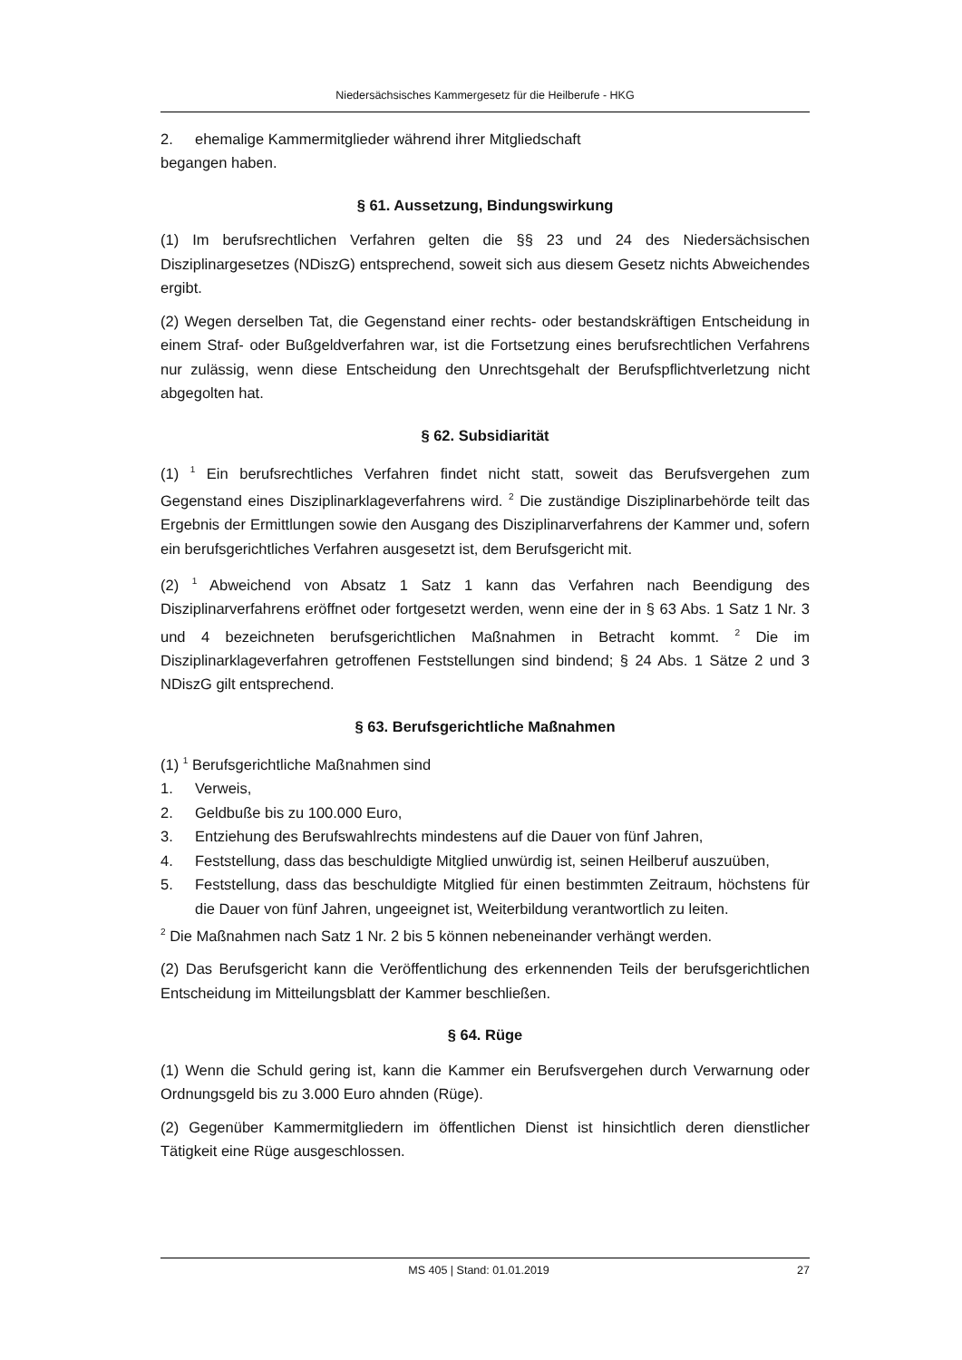Niedersächsisches Kammergesetz für die Heilberufe - HKG
2. ehemalige Kammermitglieder während ihrer Mitgliedschaft
begangen haben.
§ 61. Aussetzung, Bindungswirkung
(1) Im berufsrechtlichen Verfahren gelten die §§ 23 und 24 des Niedersächsischen Disziplinargesetzes (NDiszG) entsprechend, soweit sich aus diesem Gesetz nichts Abweichendes ergibt.
(2) Wegen derselben Tat, die Gegenstand einer rechts- oder bestandskräftigen Entscheidung in einem Straf- oder Bußgeldverfahren war, ist die Fortsetzung eines berufsrechtlichen Verfahrens nur zulässig, wenn diese Entscheidung den Unrechtsgehalt der Berufspflichtverletzung nicht abgegolten hat.
§ 62. Subsidiarität
(1) <sup>1</sup> Ein berufsrechtliches Verfahren findet nicht statt, soweit das Berufsvergehen zum Gegenstand eines Disziplinarklageverfahrens wird. <sup>2</sup> Die zuständige Disziplinarbehörde teilt das Ergebnis der Ermittlungen sowie den Ausgang des Disziplinarverfahrens der Kammer und, sofern ein berufsgerichtliches Verfahren ausgesetzt ist, dem Berufsgericht mit.
(2) <sup>1</sup> Abweichend von Absatz 1 Satz 1 kann das Verfahren nach Beendigung des Disziplinarverfahrens eröffnet oder fortgesetzt werden, wenn eine der in § 63 Abs. 1 Satz 1 Nr. 3 und 4 bezeichneten berufsgerichtlichen Maßnahmen in Betracht kommt. <sup>2</sup> Die im Disziplinarklageverfahren getroffenen Feststellungen sind bindend; § 24 Abs. 1 Sätze 2 und 3 NDiszG gilt entsprechend.
§ 63. Berufsgerichtliche Maßnahmen
(1) <sup>1</sup> Berufsgerichtliche Maßnahmen sind
1. Verweis,
2. Geldbuße bis zu 100.000 Euro,
3. Entziehung des Berufswahlrechts mindestens auf die Dauer von fünf Jahren,
4. Feststellung, dass das beschuldigte Mitglied unwürdig ist, seinen Heilberuf auszuüben,
5. Feststellung, dass das beschuldigte Mitglied für einen bestimmten Zeitraum, höchstens für die Dauer von fünf Jahren, ungeeignet ist, Weiterbildung verantwortlich zu leiten.
<sup>2</sup> Die Maßnahmen nach Satz 1 Nr. 2 bis 5 können nebeneinander verhängt werden.
(2) Das Berufsgericht kann die Veröffentlichung des erkennenden Teils der berufsgerichtlichen Entscheidung im Mitteilungsblatt der Kammer beschließen.
§ 64. Rüge
(1) Wenn die Schuld gering ist, kann die Kammer ein Berufsvergehen durch Verwarnung oder Ordnungsgeld bis zu 3.000 Euro ahnden (Rüge).
(2) Gegenüber Kammermitgliedern im öffentlichen Dienst ist hinsichtlich deren dienstlicher Tätigkeit eine Rüge ausgeschlossen.
MS 405 | Stand: 01.01.2019 27